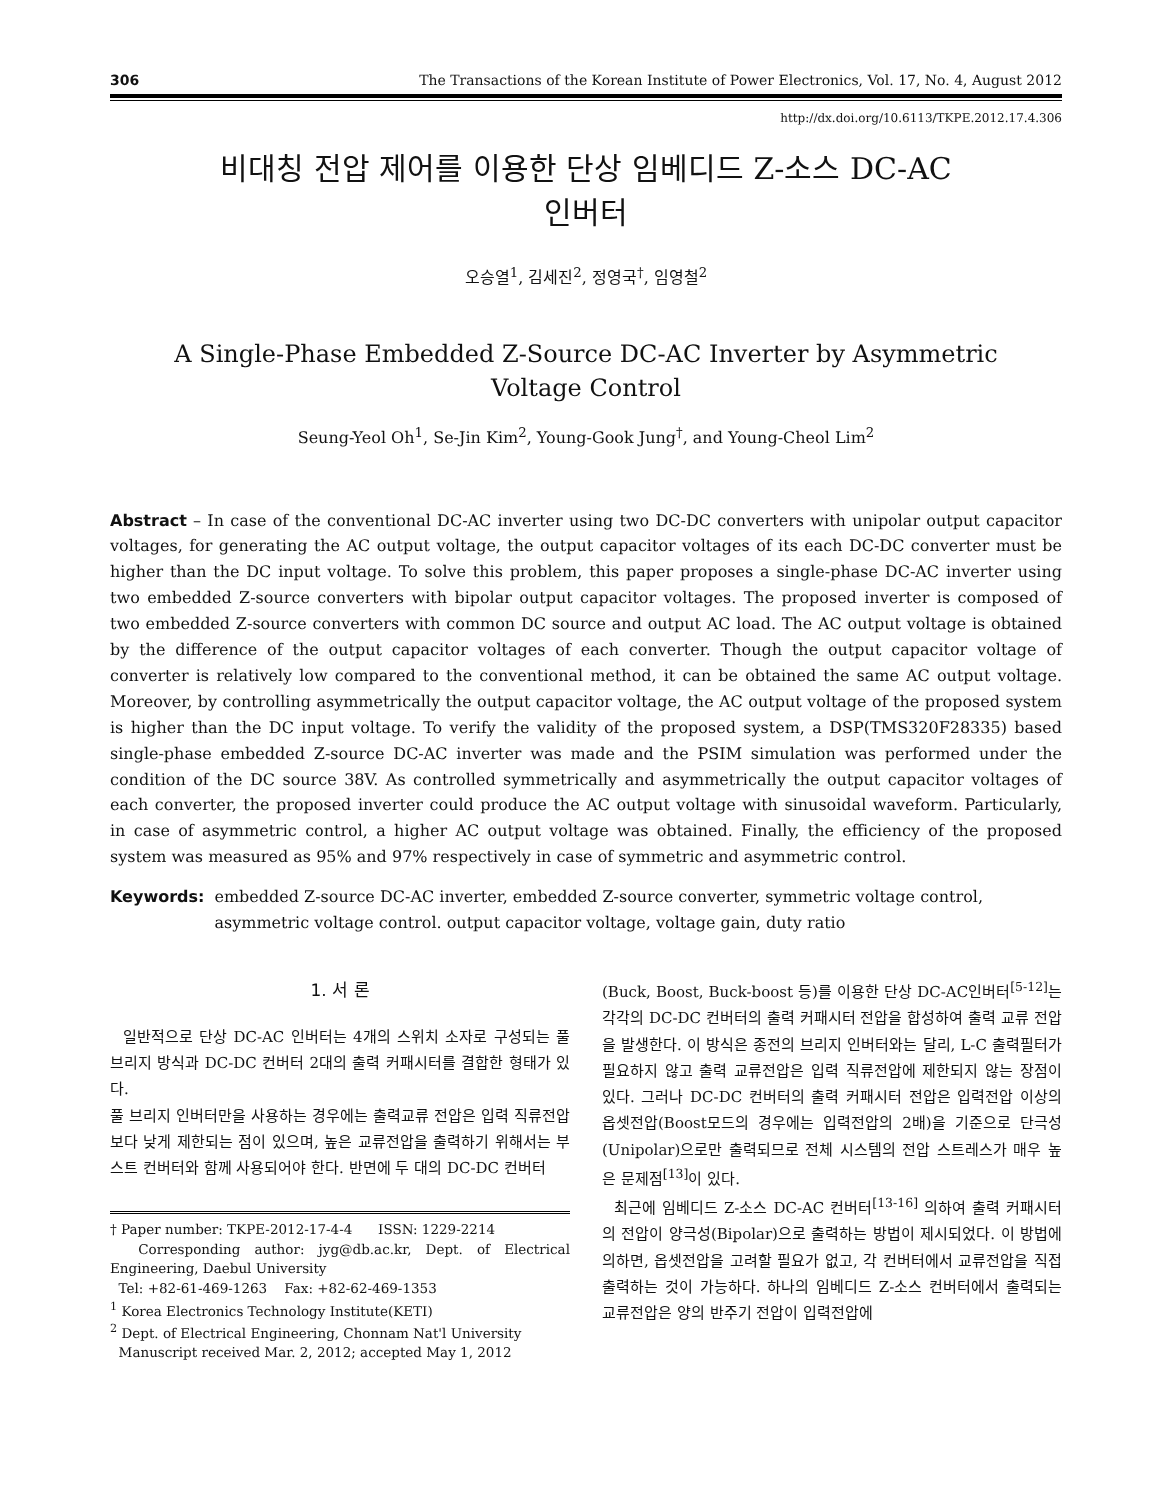306 The Transactions of the Korean Institute of Power Electronics, Vol. 17, No. 4, August 2012
http://dx.doi.org/10.6113/TKPE.2012.17.4.306
비대칭 전압 제어를 이용한 단상 임베디드 Z-소스 DC-AC
인버터
오승열<sup>1</sup>, 김세진<sup>2</sup>, 정영국<sup>†</sup>, 임영철<sup>2</sup>
A Single-Phase Embedded Z-Source DC-AC Inverter by Asymmetric
Voltage Control
Seung-Yeol Oh<sup>1</sup>, Se-Jin Kim<sup>2</sup>, Young-Gook Jung<sup>†</sup>, and Young-Cheol Lim<sup>2</sup>
Abstract – In case of the conventional DC-AC inverter using two DC-DC converters with unipolar output capacitor voltages, for generating the AC output voltage, the output capacitor voltages of its each DC-DC converter must be higher than the DC input voltage. To solve this problem, this paper proposes a single-phase DC-AC inverter using two embedded Z-source converters with bipolar output capacitor voltages. The proposed inverter is composed of two embedded Z-source converters with common DC source and output AC load. The AC output voltage is obtained by the difference of the output capacitor voltages of each converter. Though the output capacitor voltage of converter is relatively low compared to the conventional method, it can be obtained the same AC output voltage. Moreover, by controlling asymmetrically the output capacitor voltage, the AC output voltage of the proposed system is higher than the DC input voltage. To verify the validity of the proposed system, a DSP(TMS320F28335) based single-phase embedded Z-source DC-AC inverter was made and the PSIM simulation was performed under the condition of the DC source 38V. As controlled symmetrically and asymmetrically the output capacitor voltages of each converter, the proposed inverter could produce the AC output voltage with sinusoidal waveform. Particularly, in case of asymmetric control, a higher AC output voltage was obtained. Finally, the efficiency of the proposed system was measured as 95% and 97% respectively in case of symmetric and asymmetric control.
Keywords: embedded Z-source DC-AC inverter, embedded Z-source converter, symmetric voltage control, asymmetric voltage control. output capacitor voltage, voltage gain, duty ratio
1. 서 론
일반적으로 단상 DC-AC 인버터는 4개의 스위치 소자로 구성되는 풀 브리지 방식과 DC-DC 컨버터 2대의 출력 커패시터를 결합한 형태가 있다.
풀 브리지 인버터만을 사용하는 경우에는 출력교류 전압은 입력 직류전압 보다 낮게 제한되는 점이 있으며, 높은 교류전압을 출력하기 위해서는 부스트 컨버터와 함께 사용되어야 한다. 반면에 두 대의 DC-DC 컨버터
† Paper number: TKPE-2012-17-4-4 ISSN: 1229-2214
Corresponding author: jyg@db.ac.kr, Dept. of Electrical Engineering, Daebul University
Tel: +82-61-469-1263 Fax: +82-62-469-1353
<sup>1</sup> Korea Electronics Technology Institute(KETI)
<sup>2</sup> Dept. of Electrical Engineering, Chonnam Nat'l University
Manuscript received Mar. 2, 2012; accepted May 1, 2012
(Buck, Boost, Buck-boost 등)를 이용한 단상 DC-AC인버터<sup>[5-12]</sup>는 각각의 DC-DC 컨버터의 출력 커패시터 전압을 합성하여 출력 교류 전압을 발생한다. 이 방식은 종전의 브리지 인버터와는 달리, L-C 출력필터가 필요하지 않고 출력 교류전압은 입력 직류전압에 제한되지 않는 장점이 있다. 그러나 DC-DC 컨버터의 출력 커패시터 전압은 입력전압 이상의 옵셋전압(Boost모드의 경우에는 입력전압의 2배)을 기준으로 단극성(Unipolar)으로만 출력되므로 전체 시스템의 전압 스트레스가 매우 높은 문제점<sup>[13]</sup>이 있다.
최근에 임베디드 Z-소스 DC-AC 컨버터<sup>[13-16]</sup> 의하여 출력 커패시터의 전압이 양극성(Bipolar)으로 출력하는 방법이 제시되었다. 이 방법에 의하면, 옵셋전압을 고려할 필요가 없고, 각 컨버터에서 교류전압을 직접 출력하는 것이 가능하다. 하나의 임베디드 Z-소스 컨버터에서 출력되는 교류전압은 양의 반주기 전압이 입력전압에